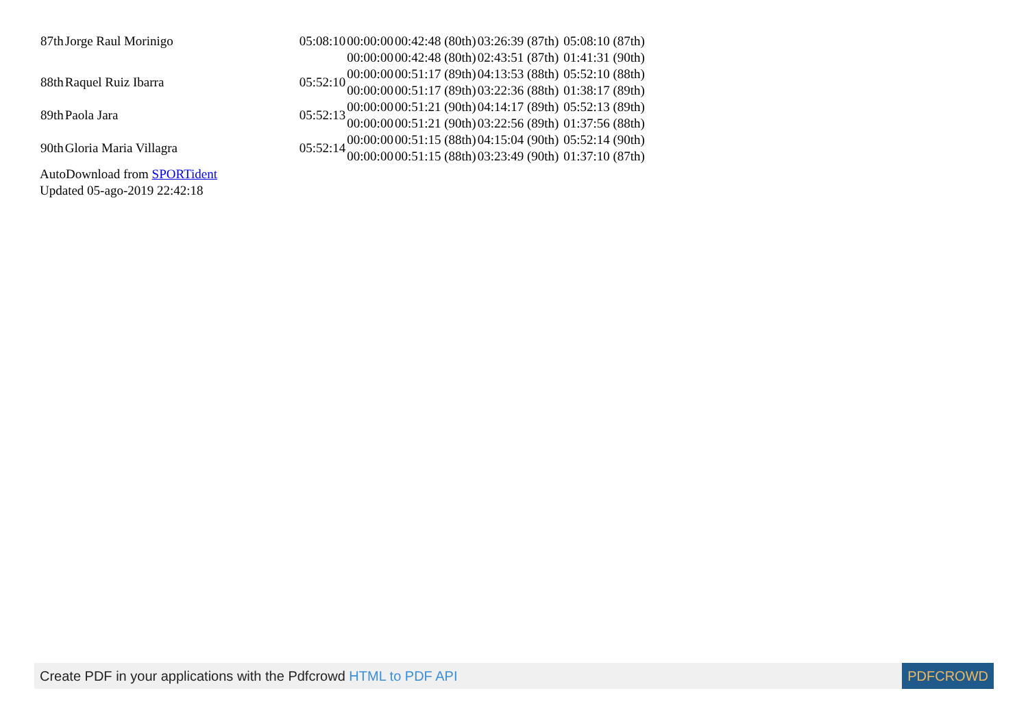| 87th | Jorge Raul Morinigo | 05:08:10 | 00:00:00 | 00:42:48 (80th) | 03:26:39 (87th) | 05:08:10 (87th) |
| | | | 00:00:00 | 00:42:48 (80th) | 02:43:51 (87th) | 01:41:31 (90th) |
| 88th | Raquel Ruiz Ibarra | 05:52:10 | 00:00:00 | 00:51:17 (89th) | 04:13:53 (88th) | 05:52:10 (88th) |
| | | | 00:00:00 | 00:51:17 (89th) | 03:22:36 (88th) | 01:38:17 (89th) |
| 89th | Paola Jara | 05:52:13 | 00:00:00 | 00:51:21 (90th) | 04:14:17 (89th) | 05:52:13 (89th) |
| | | | 00:00:00 | 00:51:21 (90th) | 03:22:56 (89th) | 01:37:56 (88th) |
| 90th | Gloria Maria Villagra | 05:52:14 | 00:00:00 | 00:51:15 (88th) | 04:15:04 (90th) | 05:52:14 (90th) |
| | | | 00:00:00 | 00:51:15 (88th) | 03:23:49 (90th) | 01:37:10 (87th) |
AutoDownload from SPORTident
Updated 05-ago-2019 22:42:18
Create PDF in your applications with the Pdfcrowd HTML to PDF API PDFCROWD